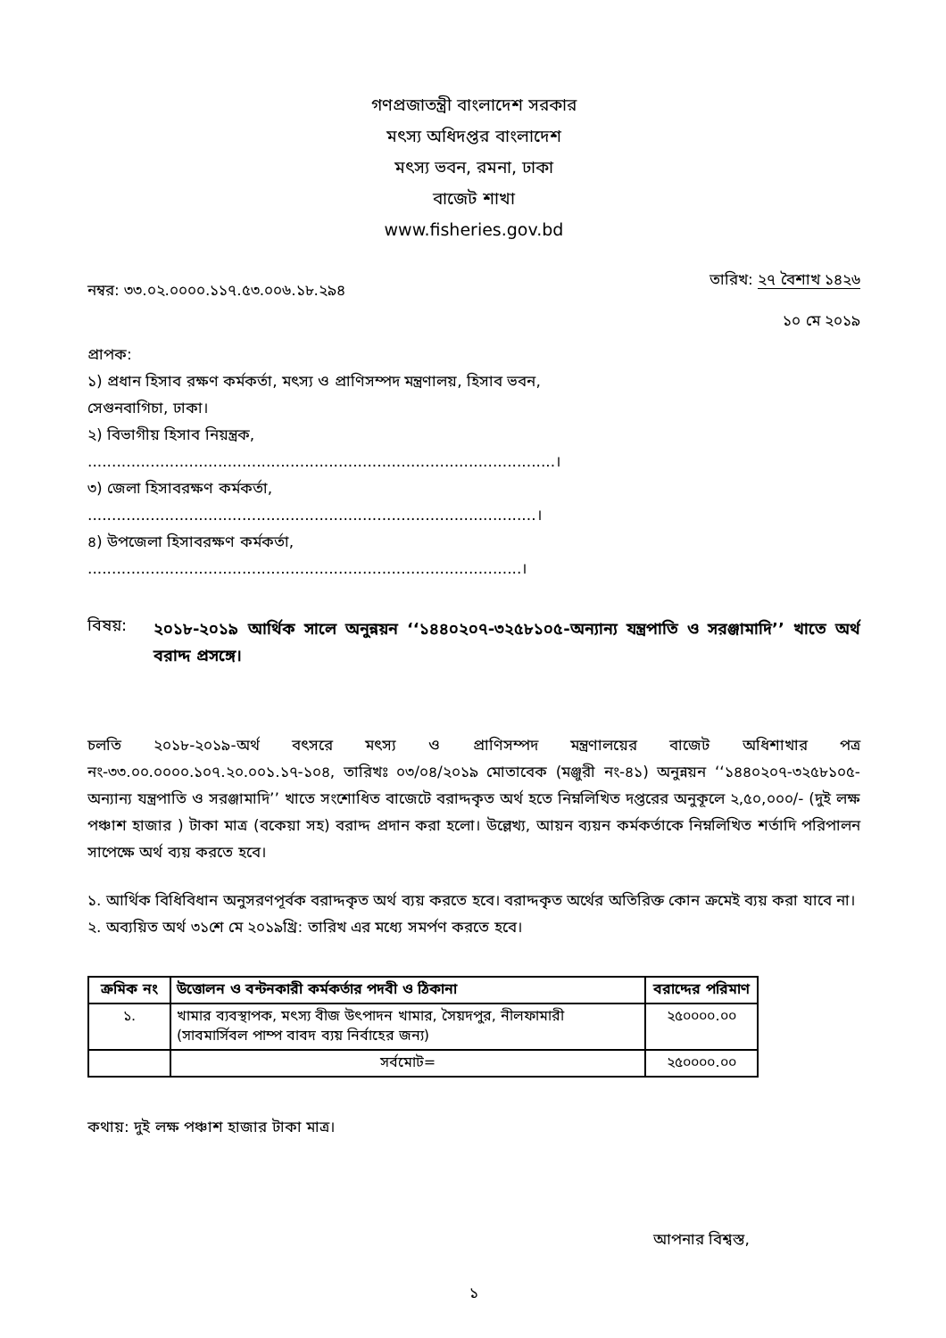গণপ্রজাতন্ত্রী বাংলাদেশ সরকার
মৎস্য অধিদপ্তর বাংলাদেশ
মৎস্য ভবন, রমনা, ঢাকা
বাজেট শাখা
www.fisheries.gov.bd
নম্বর: ৩৩.০২.০০০০.১১৭.৫৩.০০৬.১৮.২৯৪ তারিখ: ২৭ বৈশাখ ১৪২৬
১০ মে ২০১৯
প্রাপক:
১) প্রধান হিসাব রক্ষণ কর্মকর্তা, মৎস্য ও প্রাণিসম্পদ মন্ত্রণালয়, হিসাব ভবন,
সেগুনবাগিচা, ঢাকা।
২) বিভাগীয় হিসাব নিয়ন্ত্রক,
.................................................................................................।
৩) জেলা হিসাবরক্ষণ কর্মকর্তা,
.............................................................................................।
৪) উপজেলা হিসাবরক্ষণ কর্মকর্তা,
..........................................................................................।
বিষয়:
২০১৮-২০১৯ আর্থিক সালে অনুন্নয়ন ‘‘১৪৪০২০৭-৩২৫৮১০৫-অন্যান্য যন্ত্রপাতি ও সরঞ্জামাদি’’ খাতে অর্থ বরাদ্দ প্রসঙ্গে।
চলতি ২০১৮-২০১৯-অর্থ বৎসরে মৎস্য ও প্রাণিসম্পদ মন্ত্রণালয়ের বাজেট অধিশাখার পত্র নং-৩৩.০০.০০০০.১০৭.২০.০০১.১৭-১০৪, তারিখঃ ০৩/০৪/২০১৯ মোতাবেক (মঞ্জুরী নং-৪১) অনুন্নয়ন ‘‘১৪৪০২০৭-৩২৫৮১০৫-অন্যান্য যন্ত্রপাতি ও সরঞ্জামাদি’’ খাতে সংশোধিত বাজেটে বরাদ্দকৃত অর্থ হতে নিম্নলিখিত দপ্তরের অনুকূলে ২,৫০,০০০/- (দুই লক্ষ পঞ্চাশ হাজার ) টাকা মাত্র (বকেয়া সহ) বরাদ্দ প্রদান করা হলো। উল্লেখ্য, আয়ন ব্যয়ন কর্মকর্তাকে নিম্নলিখিত শর্তাদি পরিপালন সাপেক্ষে অর্থ ব্যয় করতে হবে।
১. আর্থিক বিধিবিধান অনুসরণপূর্বক বরাদ্দকৃত অর্থ ব্যয় করতে হবে। বরাদ্দকৃত অর্থের অতিরিক্ত কোন ক্রমেই ব্যয় করা যাবে না।
২. অব্যয়িত অর্থ ৩১শে মে ২০১৯খ্রি: তারিখ এর মধ্যে সমর্পণ করতে হবে।
| ক্রমিক নং | উত্তোলন ও বন্টনকারী কর্মকর্তার পদবী ও ঠিকানা | বরাদ্দের পরিমাণ |
| --- | --- | --- |
| ১. | খামার ব্যবস্থাপক, মৎস্য বীজ উৎপাদন খামার, সৈয়দপুর, নীলফামারী (সাবমার্সিবল পাম্প বাবদ ব্যয় নির্বাহের জন্য) | ২৫০০০০.০০ |
| | সর্বমোট= | ২৫০০০০.০০ |
কথায়: দুই লক্ষ পঞ্চাশ হাজার টাকা মাত্র।
আপনার বিশ্বস্ত,
১